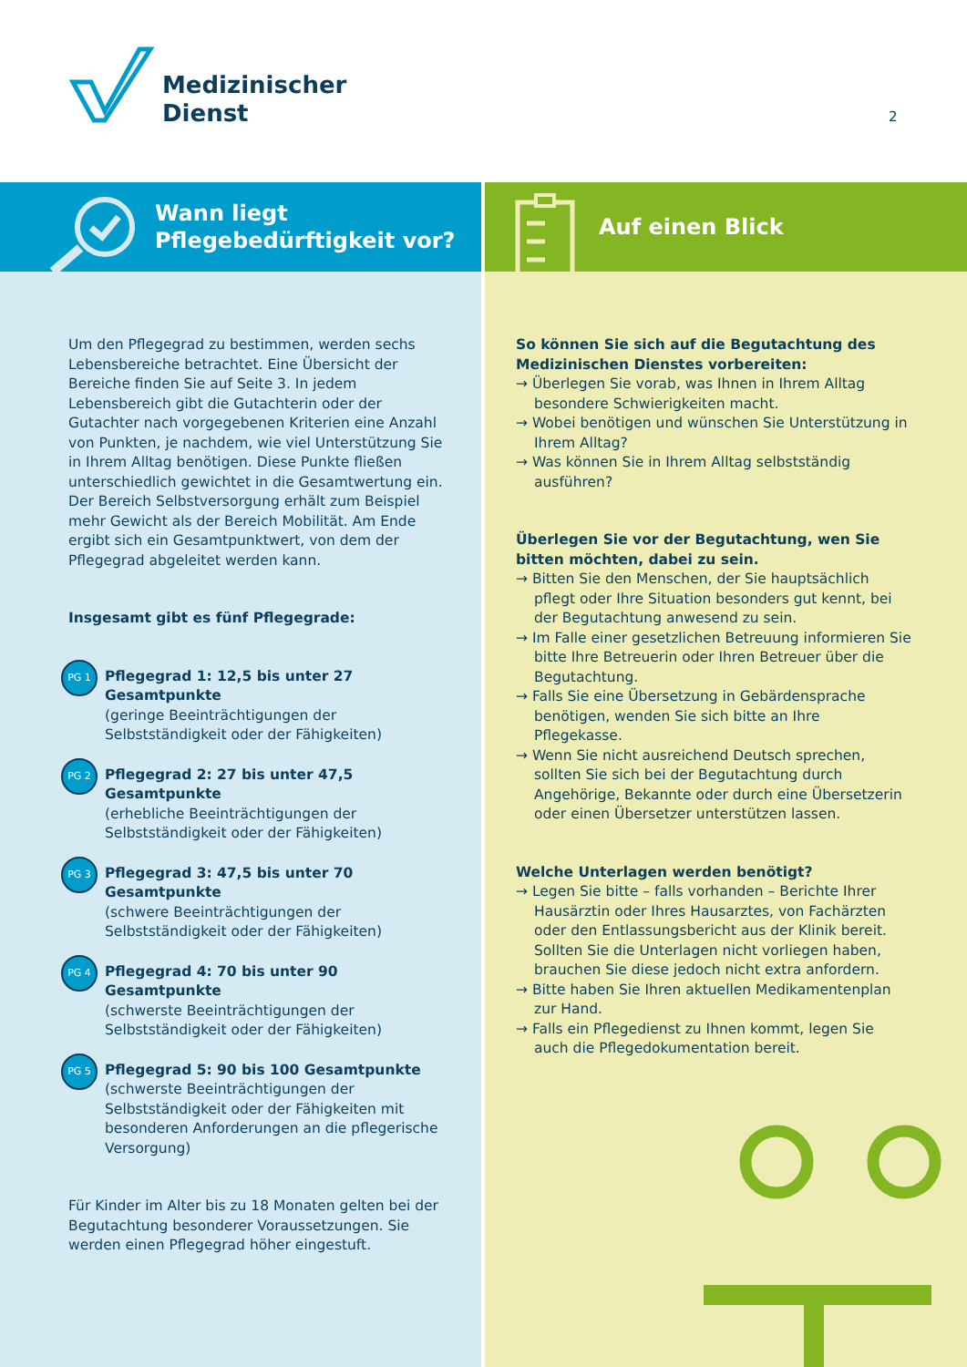Medizinischer
Dienst
2
Wann liegt
Pflegebedürftigkeit vor?
Um den Pflegegrad zu bestimmen, werden sechs Lebens­bereiche betrachtet. Eine Übersicht der Bereiche finden Sie auf Seite 3. In jedem Lebensbereich gibt die Gutachte­rin oder der Gutachter nach vorgegebenen Kriterien eine Anzahl von Punkten, je nachdem, wie viel Unterstützung Sie in Ihrem Alltag benötigen. Diese Punkte fließen unterschiedlich gewichtet in die Gesamtwertung ein. Der Bereich Selbstversorgung erhält zum Beispiel mehr Gewicht als der Bereich Mobilität. Am Ende ergibt sich ein Gesamtpunktwert, von dem der Pflegegrad abgeleitet werden kann.
Insgesamt gibt es fünf Pflegegrade:
PG 1
Pflegegrad 1: 12,5 bis unter 27 Gesamtpunkte
(geringe Beeinträchtigungen der Selbstständigkeit oder der Fähigkeiten)
PG 2
Pflegegrad 2: 27 bis unter 47,5 Gesamtpunkte
(erhebliche Beeinträchtigungen der Selbstständigkeit oder der Fähigkeiten)
PG 3
Pflegegrad 3: 47,5 bis unter 70 Gesamtpunkte
(schwere Beeinträchtigungen der Selbstständigkeit oder der Fähigkeiten)
PG 4
Pflegegrad 4: 70 bis unter 90 Gesamtpunkte
(schwerste Beeinträchtigungen der Selbstständigkeit oder der Fähigkeiten)
PG 5
Pflegegrad 5: 90 bis 100 Gesamtpunkte
(schwerste Beeinträchtigungen der Selbstständigkeit oder der Fähigkeiten mit besonderen Anforderungen an die pflegerische Versorgung)
Für Kinder im Alter bis zu 18 Monaten gelten bei der Begutachtung besonderer Voraussetzungen. Sie werden einen Pflegegrad höher eingestuft.
Auf einen Blick
So können Sie sich auf die Begutachtung des Medizinischen Dienstes vorbereiten:
→ Überlegen Sie vorab, was Ihnen in Ihrem Alltag besondere Schwierigkeiten macht.
→ Wobei benötigen und wünschen Sie Unterstützung in Ihrem Alltag?
→ Was können Sie in Ihrem Alltag selbstständig ausführen?
Überlegen Sie vor der Begutachtung, wen Sie bitten möchten, dabei zu sein.
→ Bitten Sie den Menschen, der Sie hauptsächlich pflegt oder Ihre Situation besonders gut kennt, bei der Begutachtung anwesend zu sein.
→ Im Falle einer gesetzlichen Betreuung informieren Sie bitte Ihre Betreuerin oder Ihren Betreuer über die Begutachtung.
→ Falls Sie eine Übersetzung in Gebärdensprache benötigen, wenden Sie sich bitte an Ihre Pflegekasse.
→ Wenn Sie nicht ausreichend Deutsch sprechen, sollten Sie sich bei der Begutachtung durch Angehörige, Bekannte oder durch eine Übersetzerin oder einen Übersetzer unterstützen lassen.
Welche Unterlagen werden benötigt?
→ Legen Sie bitte – falls vorhanden – Berichte Ihrer Hausärztin oder Ihres Hausarztes, von Fachärzten oder den Entlassungsbericht aus der Klinik bereit. Sollten Sie die Unterlagen nicht vorliegen haben, brauchen Sie diese jedoch nicht extra anfordern.
→ Bitte haben Sie Ihren aktuellen Medikamentenplan zur Hand.
→ Falls ein Pflegedienst zu Ihnen kommt, legen Sie auch die Pflegedokumentation bereit.